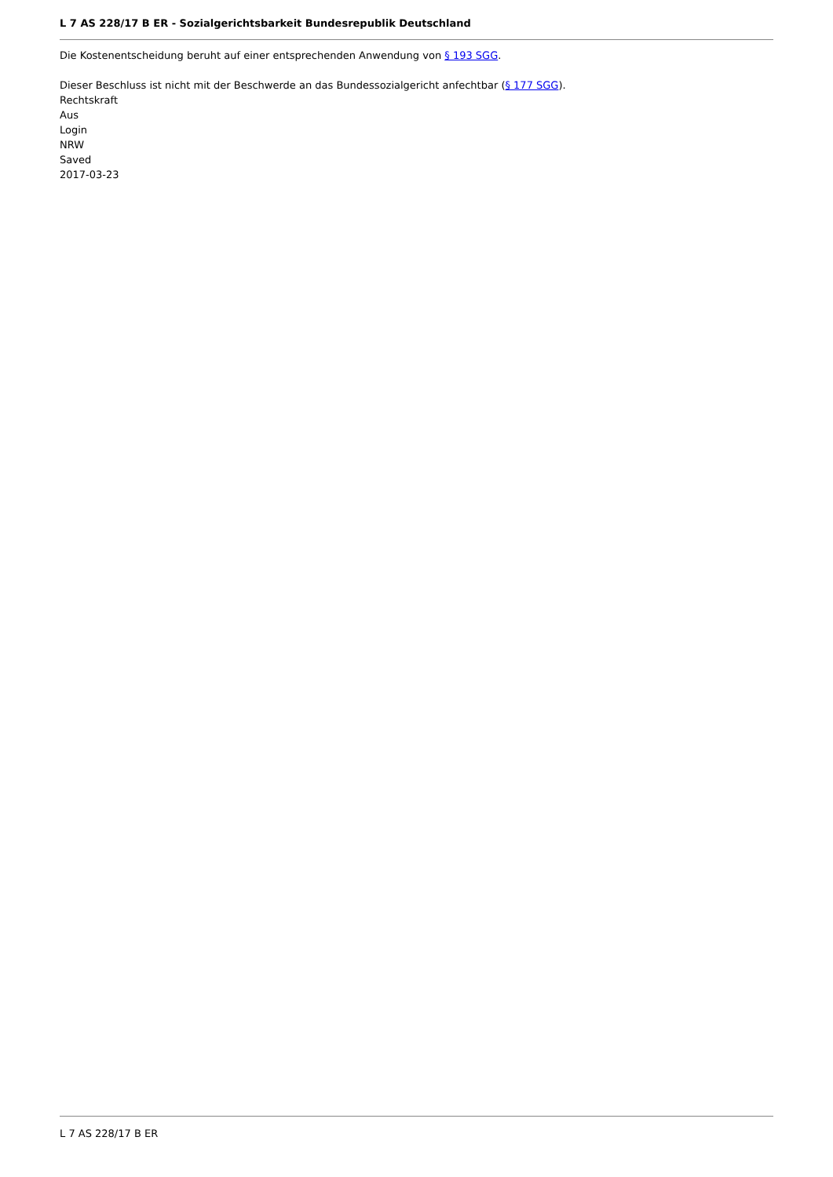L 7 AS 228/17 B ER - Sozialgerichtsbarkeit Bundesrepublik Deutschland
Die Kostenentscheidung beruht auf einer entsprechenden Anwendung von § 193 SGG.
Dieser Beschluss ist nicht mit der Beschwerde an das Bundessozialgericht anfechtbar (§ 177 SGG).
Rechtskraft
Aus
Login
NRW
Saved
2017-03-23
L 7 AS 228/17 B ER